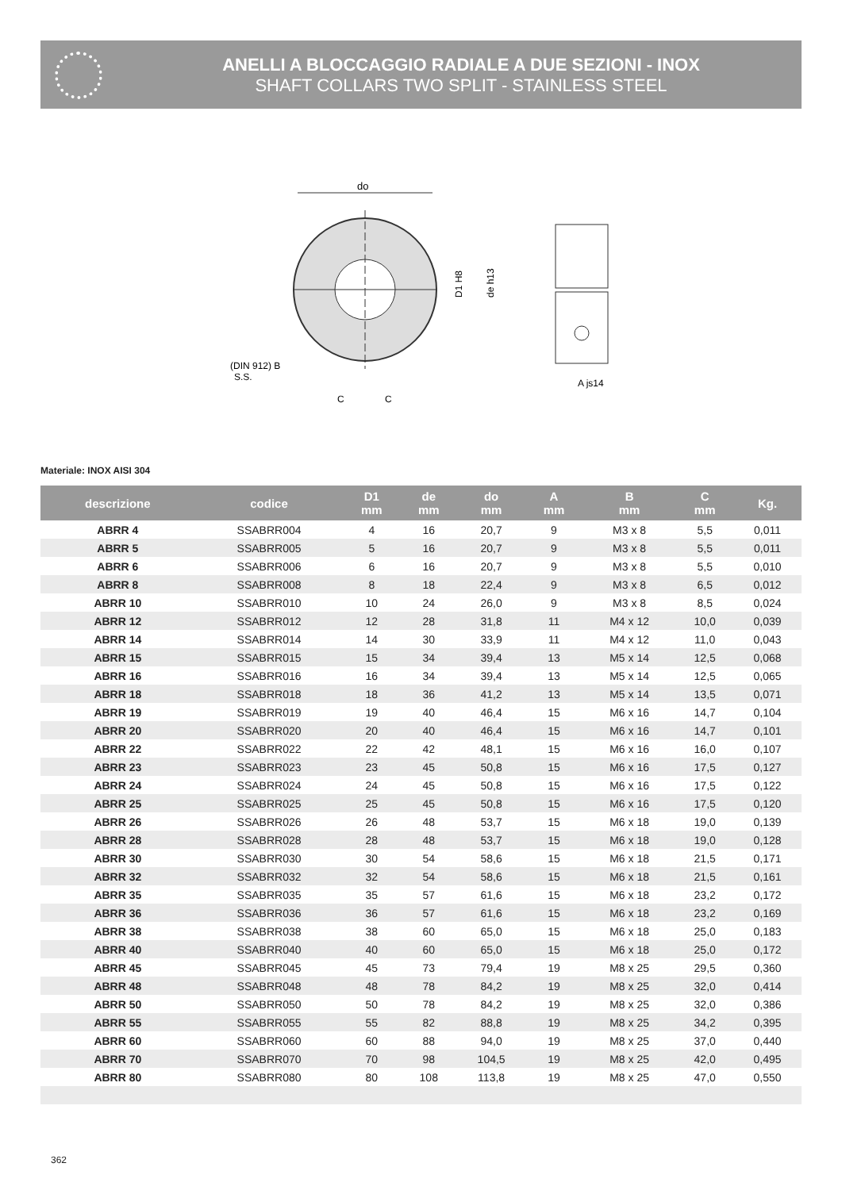ANELLI A BLOCCAGGIO RADIALE A DUE SEZIONI - INOX
SHAFT COLLARS TWO SPLIT - STAINLESS STEEL
do
D1 H8
de h13
A js14
(DIN 912) B
S.S.
C
C
Materiale: INOX AISI 304
| descrizione | codice | D1 mm | de mm | do mm | A mm | B mm | C mm | Kg. |
| --- | --- | --- | --- | --- | --- | --- | --- | --- |
| ABRR 4 | SSABRR004 | 4 | 16 | 20,7 | 9 | M3 x 8 | 5,5 | 0,011 |
| ABRR 5 | SSABRR005 | 5 | 16 | 20,7 | 9 | M3 x 8 | 5,5 | 0,011 |
| ABRR 6 | SSABRR006 | 6 | 16 | 20,7 | 9 | M3 x 8 | 5,5 | 0,010 |
| ABRR 8 | SSABRR008 | 8 | 18 | 22,4 | 9 | M3 x 8 | 6,5 | 0,012 |
| ABRR 10 | SSABRR010 | 10 | 24 | 26,0 | 9 | M3 x 8 | 8,5 | 0,024 |
| ABRR 12 | SSABRR012 | 12 | 28 | 31,8 | 11 | M4 x 12 | 10,0 | 0,039 |
| ABRR 14 | SSABRR014 | 14 | 30 | 33,9 | 11 | M4 x 12 | 11,0 | 0,043 |
| ABRR 15 | SSABRR015 | 15 | 34 | 39,4 | 13 | M5 x 14 | 12,5 | 0,068 |
| ABRR 16 | SSABRR016 | 16 | 34 | 39,4 | 13 | M5 x 14 | 12,5 | 0,065 |
| ABRR 18 | SSABRR018 | 18 | 36 | 41,2 | 13 | M5 x 14 | 13,5 | 0,071 |
| ABRR 19 | SSABRR019 | 19 | 40 | 46,4 | 15 | M6 x 16 | 14,7 | 0,104 |
| ABRR 20 | SSABRR020 | 20 | 40 | 46,4 | 15 | M6 x 16 | 14,7 | 0,101 |
| ABRR 22 | SSABRR022 | 22 | 42 | 48,1 | 15 | M6 x 16 | 16,0 | 0,107 |
| ABRR 23 | SSABRR023 | 23 | 45 | 50,8 | 15 | M6 x 16 | 17,5 | 0,127 |
| ABRR 24 | SSABRR024 | 24 | 45 | 50,8 | 15 | M6 x 16 | 17,5 | 0,122 |
| ABRR 25 | SSABRR025 | 25 | 45 | 50,8 | 15 | M6 x 16 | 17,5 | 0,120 |
| ABRR 26 | SSABRR026 | 26 | 48 | 53,7 | 15 | M6 x 18 | 19,0 | 0,139 |
| ABRR 28 | SSABRR028 | 28 | 48 | 53,7 | 15 | M6 x 18 | 19,0 | 0,128 |
| ABRR 30 | SSABRR030 | 30 | 54 | 58,6 | 15 | M6 x 18 | 21,5 | 0,171 |
| ABRR 32 | SSABRR032 | 32 | 54 | 58,6 | 15 | M6 x 18 | 21,5 | 0,161 |
| ABRR 35 | SSABRR035 | 35 | 57 | 61,6 | 15 | M6 x 18 | 23,2 | 0,172 |
| ABRR 36 | SSABRR036 | 36 | 57 | 61,6 | 15 | M6 x 18 | 23,2 | 0,169 |
| ABRR 38 | SSABRR038 | 38 | 60 | 65,0 | 15 | M6 x 18 | 25,0 | 0,183 |
| ABRR 40 | SSABRR040 | 40 | 60 | 65,0 | 15 | M6 x 18 | 25,0 | 0,172 |
| ABRR 45 | SSABRR045 | 45 | 73 | 79,4 | 19 | M8 x 25 | 29,5 | 0,360 |
| ABRR 48 | SSABRR048 | 48 | 78 | 84,2 | 19 | M8 x 25 | 32,0 | 0,414 |
| ABRR 50 | SSABRR050 | 50 | 78 | 84,2 | 19 | M8 x 25 | 32,0 | 0,386 |
| ABRR 55 | SSABRR055 | 55 | 82 | 88,8 | 19 | M8 x 25 | 34,2 | 0,395 |
| ABRR 60 | SSABRR060 | 60 | 88 | 94,0 | 19 | M8 x 25 | 37,0 | 0,440 |
| ABRR 70 | SSABRR070 | 70 | 98 | 104,5 | 19 | M8 x 25 | 42,0 | 0,495 |
| ABRR 80 | SSABRR080 | 80 | 108 | 113,8 | 19 | M8 x 25 | 47,0 | 0,550 |
362